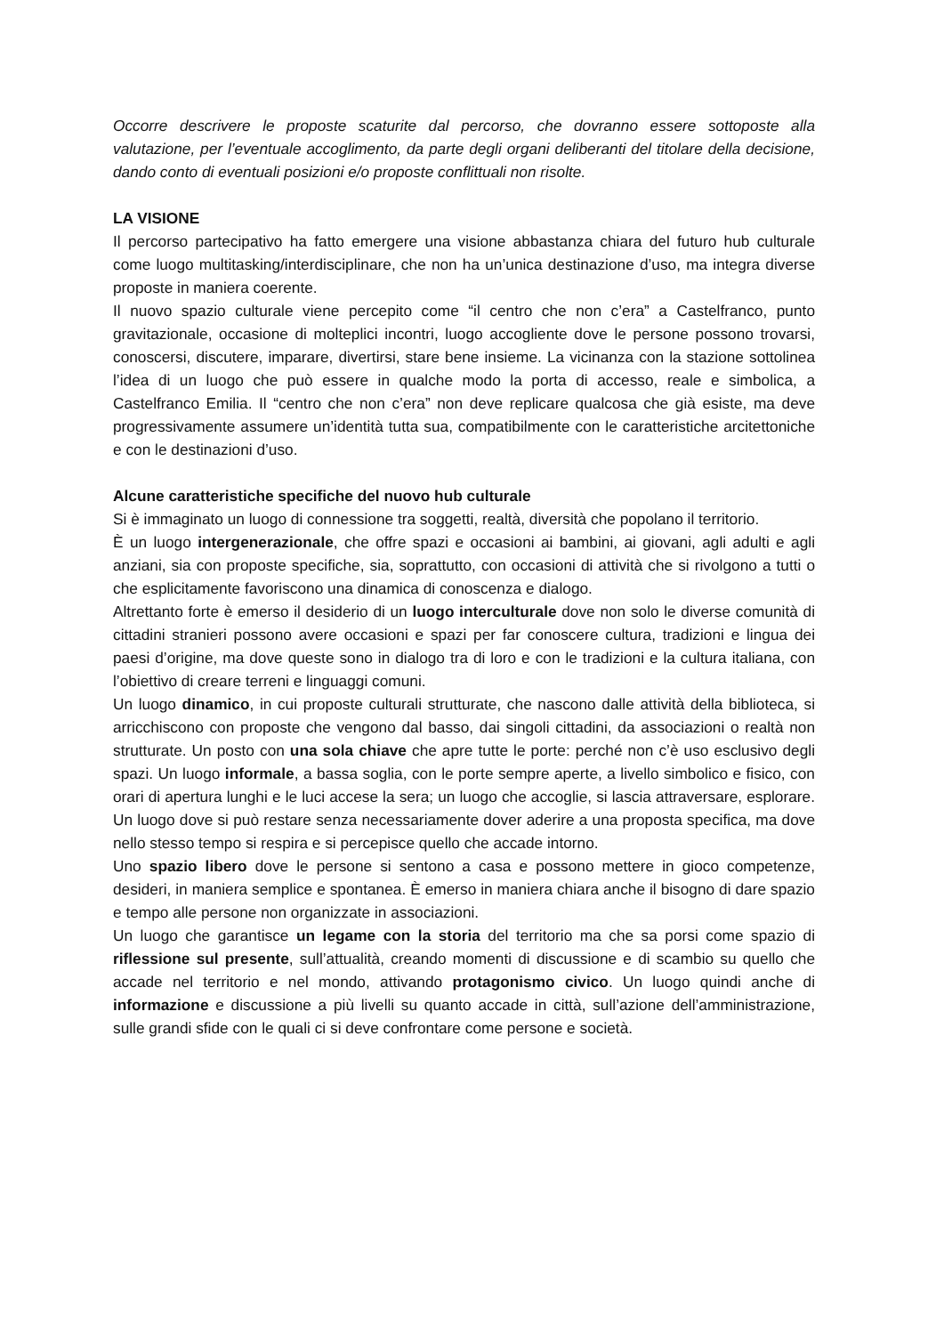Occorre descrivere le proposte scaturite dal percorso, che dovranno essere sottoposte alla valutazione, per l’eventuale accoglimento, da parte degli organi deliberanti del titolare della decisione, dando conto di eventuali posizioni e/o proposte conflittuali non risolte.
LA VISIONE
Il percorso partecipativo ha fatto emergere una visione abbastanza chiara del futuro hub culturale come luogo multitasking/interdisciplinare, che non ha un’unica destinazione d’uso, ma integra diverse proposte in maniera coerente.
Il nuovo spazio culturale viene percepito come “il centro che non c’era” a Castelfranco, punto gravitazionale, occasione di molteplici incontri, luogo accogliente dove le persone possono trovarsi, conoscersi, discutere, imparare, divertirsi, stare bene insieme. La vicinanza con la stazione sottolinea l’idea di un luogo che può essere in qualche modo la porta di accesso, reale e simbolica, a Castelfranco Emilia. Il “centro che non c’era” non deve replicare qualcosa che già esiste, ma deve progressivamente assumere un’identità tutta sua, compatibilmente con le caratteristiche arcitettoniche e con le destinazioni d’uso.
Alcune caratteristiche specifiche del nuovo hub culturale
Si è immaginato un luogo di connessione tra soggetti, realtà, diversità che popolano il territorio.
È un luogo intergenerazionale, che offre spazi e occasioni ai bambini, ai giovani, agli adulti e agli anziani, sia con proposte specifiche, sia, soprattutto, con occasioni di attività che si rivolgono a tutti o che esplicitamente favoriscono una dinamica di conoscenza e dialogo.
Altrettanto forte è emerso il desiderio di un luogo interculturale dove non solo le diverse comunità di cittadini stranieri possono avere occasioni e spazi per far conoscere cultura, tradizioni e lingua dei paesi d’origine, ma dove queste sono in dialogo tra di loro e con le tradizioni e la cultura italiana, con l’obiettivo di creare terreni e linguaggi comuni.
Un luogo dinamico, in cui proposte culturali strutturate, che nascono dalle attività della biblioteca, si arricchiscono con proposte che vengono dal basso, dai singoli cittadini, da associazioni o realtà non strutturate. Un posto con una sola chiave che apre tutte le porte: perché non c’è uso esclusivo degli spazi. Un luogo informale, a bassa soglia, con le porte sempre aperte, a livello simbolico e fisico, con orari di apertura lunghi e le luci accese la sera; un luogo che accoglie, si lascia attraversare, esplorare. Un luogo dove si può restare senza necessariamente dover aderire a una proposta specifica, ma dove nello stesso tempo si respira e si percepisce quello che accade intorno.
Uno spazio libero dove le persone si sentono a casa e possono mettere in gioco competenze, desideri, in maniera semplice e spontanea. È emerso in maniera chiara anche il bisogno di dare spazio e tempo alle persone non organizzate in associazioni.
Un luogo che garantisce un legame con la storia del territorio ma che sa porsi come spazio di riflessione sul presente, sull’attualità, creando momenti di discussione e di scambio su quello che accade nel territorio e nel mondo, attivando protagonismo civico. Un luogo quindi anche di informazione e discussione a più livelli su quanto accade in città, sull’azione dell’amministrazione, sulle grandi sfide con le quali ci si deve confrontare come persone e società.